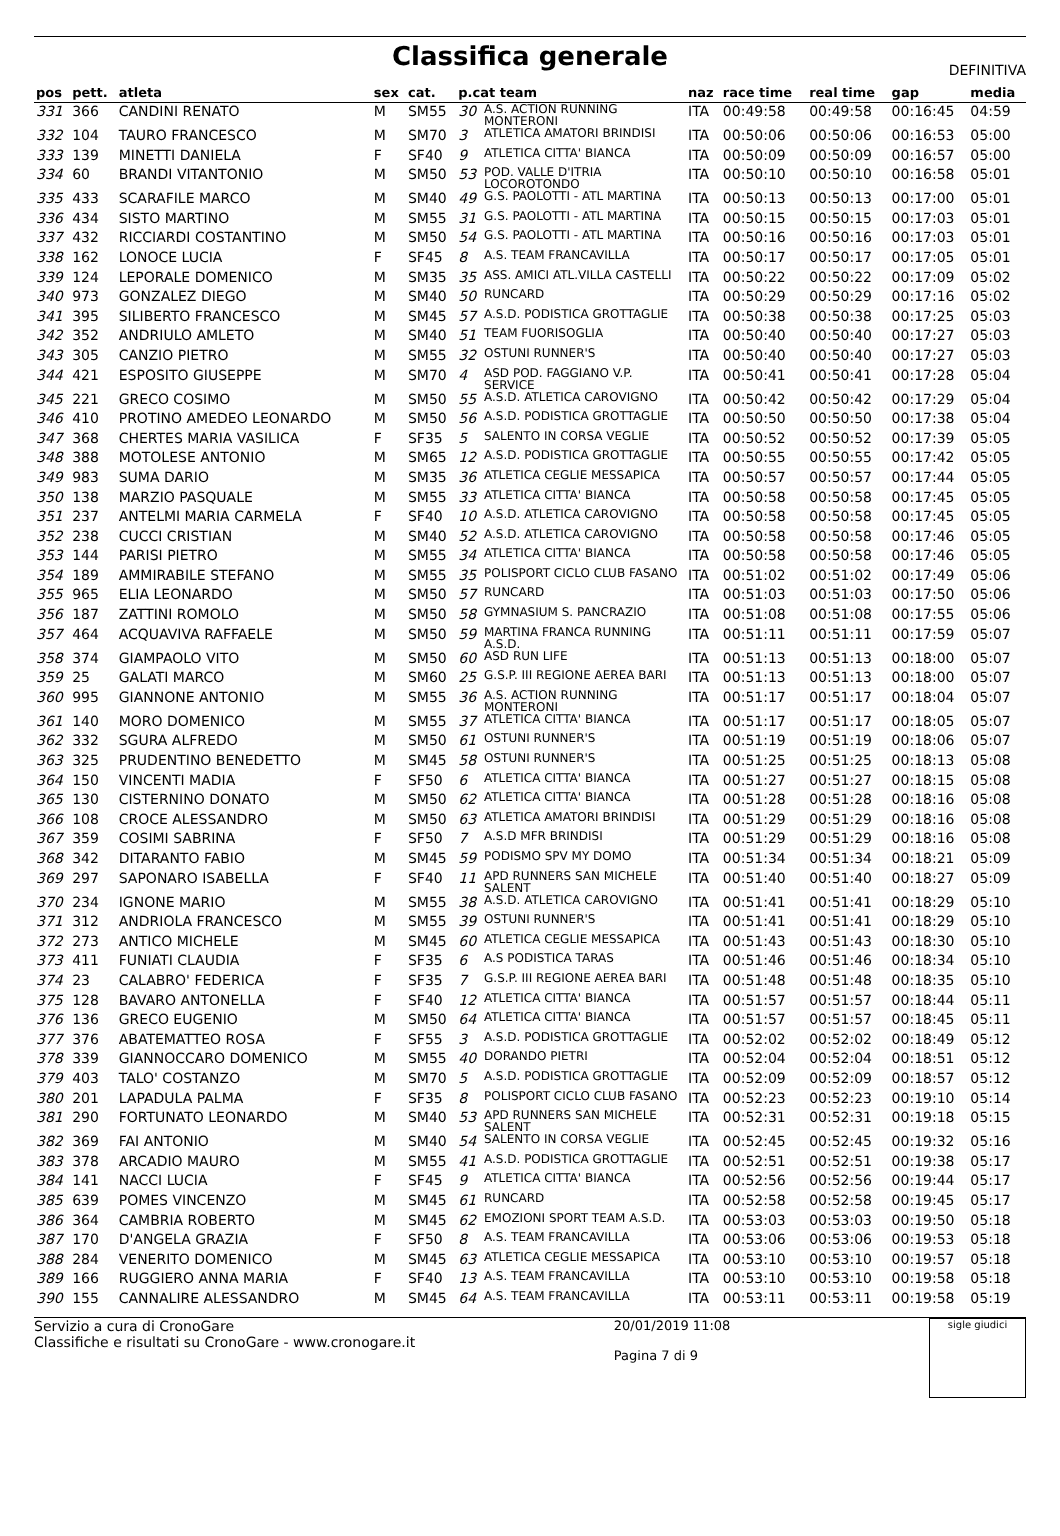Classifica generale
DEFINITIVA
| pos | pett. | atleta | sex | cat. | p.cat team | | naz | race time | real time | gap | media |
| --- | --- | --- | --- | --- | --- | --- | --- | --- | --- | --- | --- |
| 331 | 366 | CANDINI RENATO | M | SM55 | 30 | A.S. ACTION RUNNING MONTERONI | ITA | 00:49:58 | 00:49:58 | 00:16:45 | 04:59 |
| 332 | 104 | TAURO FRANCESCO | M | SM70 | 3 | ATLETICA AMATORI BRINDISI | ITA | 00:50:06 | 00:50:06 | 00:16:53 | 05:00 |
| 333 | 139 | MINETTI DANIELA | F | SF40 | 9 | ATLETICA CITTA' BIANCA | ITA | 00:50:09 | 00:50:09 | 00:16:57 | 05:00 |
| 334 | 60 | BRANDI VITANTONIO | M | SM50 | 53 | POD. VALLE D'ITRIA LOCOROTONDO | ITA | 00:50:10 | 00:50:10 | 00:16:58 | 05:01 |
| 335 | 433 | SCARAFILE MARCO | M | SM40 | 49 | G.S. PAOLOTTI - ATL MARTINA | ITA | 00:50:13 | 00:50:13 | 00:17:00 | 05:01 |
| 336 | 434 | SISTO MARTINO | M | SM55 | 31 | G.S. PAOLOTTI - ATL MARTINA | ITA | 00:50:15 | 00:50:15 | 00:17:03 | 05:01 |
| 337 | 432 | RICCIARDI COSTANTINO | M | SM50 | 54 | G.S. PAOLOTTI - ATL MARTINA | ITA | 00:50:16 | 00:50:16 | 00:17:03 | 05:01 |
| 338 | 162 | LONOCE LUCIA | F | SF45 | 8 | A.S. TEAM FRANCAVILLA | ITA | 00:50:17 | 00:50:17 | 00:17:05 | 05:01 |
| 339 | 124 | LEPORALE DOMENICO | M | SM35 | 35 | ASS. AMICI ATL.VILLA CASTELLI | ITA | 00:50:22 | 00:50:22 | 00:17:09 | 05:02 |
| 340 | 973 | GONZALEZ DIEGO | M | SM40 | 50 | RUNCARD | ITA | 00:50:29 | 00:50:29 | 00:17:16 | 05:02 |
| 341 | 395 | SILIBERTO FRANCESCO | M | SM45 | 57 | A.S.D. PODISTICA GROTTAGLIE | ITA | 00:50:38 | 00:50:38 | 00:17:25 | 05:03 |
| 342 | 352 | ANDRIULO AMLETO | M | SM40 | 51 | TEAM FUORISOGLIA | ITA | 00:50:40 | 00:50:40 | 00:17:27 | 05:03 |
| 343 | 305 | CANZIO PIETRO | M | SM55 | 32 | OSTUNI RUNNER'S | ITA | 00:50:40 | 00:50:40 | 00:17:27 | 05:03 |
| 344 | 421 | ESPOSITO GIUSEPPE | M | SM70 | 4 | ASD POD. FAGGIANO V.P. SERVICE | ITA | 00:50:41 | 00:50:41 | 00:17:28 | 05:04 |
| 345 | 221 | GRECO COSIMO | M | SM50 | 55 | A.S.D. ATLETICA CAROVIGNO | ITA | 00:50:42 | 00:50:42 | 00:17:29 | 05:04 |
| 346 | 410 | PROTINO AMEDEO LEONARDO | M | SM50 | 56 | A.S.D. PODISTICA GROTTAGLIE | ITA | 00:50:50 | 00:50:50 | 00:17:38 | 05:04 |
| 347 | 368 | CHERTES MARIA VASILICA | F | SF35 | 5 | SALENTO IN CORSA VEGLIE | ITA | 00:50:52 | 00:50:52 | 00:17:39 | 05:05 |
| 348 | 388 | MOTOLESE ANTONIO | M | SM65 | 12 | A.S.D. PODISTICA GROTTAGLIE | ITA | 00:50:55 | 00:50:55 | 00:17:42 | 05:05 |
| 349 | 983 | SUMA DARIO | M | SM35 | 36 | ATLETICA CEGLIE MESSAPICA | ITA | 00:50:57 | 00:50:57 | 00:17:44 | 05:05 |
| 350 | 138 | MARZIO PASQUALE | M | SM55 | 33 | ATLETICA CITTA' BIANCA | ITA | 00:50:58 | 00:50:58 | 00:17:45 | 05:05 |
| 351 | 237 | ANTELMI MARIA CARMELA | F | SF40 | 10 | A.S.D. ATLETICA CAROVIGNO | ITA | 00:50:58 | 00:50:58 | 00:17:45 | 05:05 |
| 352 | 238 | CUCCI CRISTIAN | M | SM40 | 52 | A.S.D. ATLETICA CAROVIGNO | ITA | 00:50:58 | 00:50:58 | 00:17:46 | 05:05 |
| 353 | 144 | PARISI PIETRO | M | SM55 | 34 | ATLETICA CITTA' BIANCA | ITA | 00:50:58 | 00:50:58 | 00:17:46 | 05:05 |
| 354 | 189 | AMMIRABILE STEFANO | M | SM55 | 35 | POLISPORT CICLO CLUB FASANO | ITA | 00:51:02 | 00:51:02 | 00:17:49 | 05:06 |
| 355 | 965 | ELIA LEONARDO | M | SM50 | 57 | RUNCARD | ITA | 00:51:03 | 00:51:03 | 00:17:50 | 05:06 |
| 356 | 187 | ZATTINI ROMOLO | M | SM50 | 58 | GYMNASIUM S. PANCRAZIO | ITA | 00:51:08 | 00:51:08 | 00:17:55 | 05:06 |
| 357 | 464 | ACQUAVIVA RAFFAELE | M | SM50 | 59 | MARTINA FRANCA RUNNING A.S.D. | ITA | 00:51:11 | 00:51:11 | 00:17:59 | 05:07 |
| 358 | 374 | GIAMPAOLO VITO | M | SM50 | 60 | ASD RUN LIFE | ITA | 00:51:13 | 00:51:13 | 00:18:00 | 05:07 |
| 359 | 25 | GALATI MARCO | M | SM60 | 25 | G.S.P. III REGIONE AEREA BARI | ITA | 00:51:13 | 00:51:13 | 00:18:00 | 05:07 |
| 360 | 995 | GIANNONE ANTONIO | M | SM55 | 36 | A.S. ACTION RUNNING MONTERONI | ITA | 00:51:17 | 00:51:17 | 00:18:04 | 05:07 |
| 361 | 140 | MORO DOMENICO | M | SM55 | 37 | ATLETICA CITTA' BIANCA | ITA | 00:51:17 | 00:51:17 | 00:18:05 | 05:07 |
| 362 | 332 | SGURA ALFREDO | M | SM50 | 61 | OSTUNI RUNNER'S | ITA | 00:51:19 | 00:51:19 | 00:18:06 | 05:07 |
| 363 | 325 | PRUDENTINO BENEDETTO | M | SM45 | 58 | OSTUNI RUNNER'S | ITA | 00:51:25 | 00:51:25 | 00:18:13 | 05:08 |
| 364 | 150 | VINCENTI MADIA | F | SF50 | 6 | ATLETICA CITTA' BIANCA | ITA | 00:51:27 | 00:51:27 | 00:18:15 | 05:08 |
| 365 | 130 | CISTERNINO DONATO | M | SM50 | 62 | ATLETICA CITTA' BIANCA | ITA | 00:51:28 | 00:51:28 | 00:18:16 | 05:08 |
| 366 | 108 | CROCE ALESSANDRO | M | SM50 | 63 | ATLETICA AMATORI BRINDISI | ITA | 00:51:29 | 00:51:29 | 00:18:16 | 05:08 |
| 367 | 359 | COSIMI SABRINA | F | SF50 | 7 | A.S.D MFR BRINDISI | ITA | 00:51:29 | 00:51:29 | 00:18:16 | 05:08 |
| 368 | 342 | DITARANTO FABIO | M | SM45 | 59 | PODISMO SPV MY DOMO | ITA | 00:51:34 | 00:51:34 | 00:18:21 | 05:09 |
| 369 | 297 | SAPONARO ISABELLA | F | SF40 | 11 | APD RUNNERS SAN MICHELE SALENT | ITA | 00:51:40 | 00:51:40 | 00:18:27 | 05:09 |
| 370 | 234 | IGNONE MARIO | M | SM55 | 38 | A.S.D. ATLETICA CAROVIGNO | ITA | 00:51:41 | 00:51:41 | 00:18:29 | 05:10 |
| 371 | 312 | ANDRIOLA FRANCESCO | M | SM55 | 39 | OSTUNI RUNNER'S | ITA | 00:51:41 | 00:51:41 | 00:18:29 | 05:10 |
| 372 | 273 | ANTICO MICHELE | M | SM45 | 60 | ATLETICA CEGLIE MESSAPICA | ITA | 00:51:43 | 00:51:43 | 00:18:30 | 05:10 |
| 373 | 411 | FUNIATI CLAUDIA | F | SF35 | 6 | A.S PODISTICA TARAS | ITA | 00:51:46 | 00:51:46 | 00:18:34 | 05:10 |
| 374 | 23 | CALABRO' FEDERICA | F | SF35 | 7 | G.S.P. III REGIONE AEREA BARI | ITA | 00:51:48 | 00:51:48 | 00:18:35 | 05:10 |
| 375 | 128 | BAVARO ANTONELLA | F | SF40 | 12 | ATLETICA CITTA' BIANCA | ITA | 00:51:57 | 00:51:57 | 00:18:44 | 05:11 |
| 376 | 136 | GRECO EUGENIO | M | SM50 | 64 | ATLETICA CITTA' BIANCA | ITA | 00:51:57 | 00:51:57 | 00:18:45 | 05:11 |
| 377 | 376 | ABATEMATTEO ROSA | F | SF55 | 3 | A.S.D. PODISTICA GROTTAGLIE | ITA | 00:52:02 | 00:52:02 | 00:18:49 | 05:12 |
| 378 | 339 | GIANNOCCARO DOMENICO | M | SM55 | 40 | DORANDO PIETRI | ITA | 00:52:04 | 00:52:04 | 00:18:51 | 05:12 |
| 379 | 403 | TALO' COSTANZO | M | SM70 | 5 | A.S.D. PODISTICA GROTTAGLIE | ITA | 00:52:09 | 00:52:09 | 00:18:57 | 05:12 |
| 380 | 201 | LAPADULA PALMA | F | SF35 | 8 | POLISPORT CICLO CLUB FASANO | ITA | 00:52:23 | 00:52:23 | 00:19:10 | 05:14 |
| 381 | 290 | FORTUNATO LEONARDO | M | SM40 | 53 | APD RUNNERS SAN MICHELE SALENT | ITA | 00:52:31 | 00:52:31 | 00:19:18 | 05:15 |
| 382 | 369 | FAI ANTONIO | M | SM40 | 54 | SALENTO IN CORSA VEGLIE | ITA | 00:52:45 | 00:52:45 | 00:19:32 | 05:16 |
| 383 | 378 | ARCADIO MAURO | M | SM55 | 41 | A.S.D. PODISTICA GROTTAGLIE | ITA | 00:52:51 | 00:52:51 | 00:19:38 | 05:17 |
| 384 | 141 | NACCI LUCIA | F | SF45 | 9 | ATLETICA CITTA' BIANCA | ITA | 00:52:56 | 00:52:56 | 00:19:44 | 05:17 |
| 385 | 639 | POMES VINCENZO | M | SM45 | 61 | RUNCARD | ITA | 00:52:58 | 00:52:58 | 00:19:45 | 05:17 |
| 386 | 364 | CAMBRIA ROBERTO | M | SM45 | 62 | EMOZIONI SPORT TEAM A.S.D. | ITA | 00:53:03 | 00:53:03 | 00:19:50 | 05:18 |
| 387 | 170 | D'ANGELA GRAZIA | F | SF50 | 8 | A.S. TEAM FRANCAVILLA | ITA | 00:53:06 | 00:53:06 | 00:19:53 | 05:18 |
| 388 | 284 | VENERITO DOMENICO | M | SM45 | 63 | ATLETICA CEGLIE MESSAPICA | ITA | 00:53:10 | 00:53:10 | 00:19:57 | 05:18 |
| 389 | 166 | RUGGIERO ANNA MARIA | F | SF40 | 13 | A.S. TEAM FRANCAVILLA | ITA | 00:53:10 | 00:53:10 | 00:19:58 | 05:18 |
| 390 | 155 | CANNALIRE ALESSANDRO | M | SM45 | 64 | A.S. TEAM FRANCAVILLA | ITA | 00:53:11 | 00:53:11 | 00:19:58 | 05:19 |
Servizio a cura di CronoGare
Classifiche e risultati su CronoGare - www.cronogare.it
20/01/2019 11:08
Pagina 7 di 9
sigle giudici